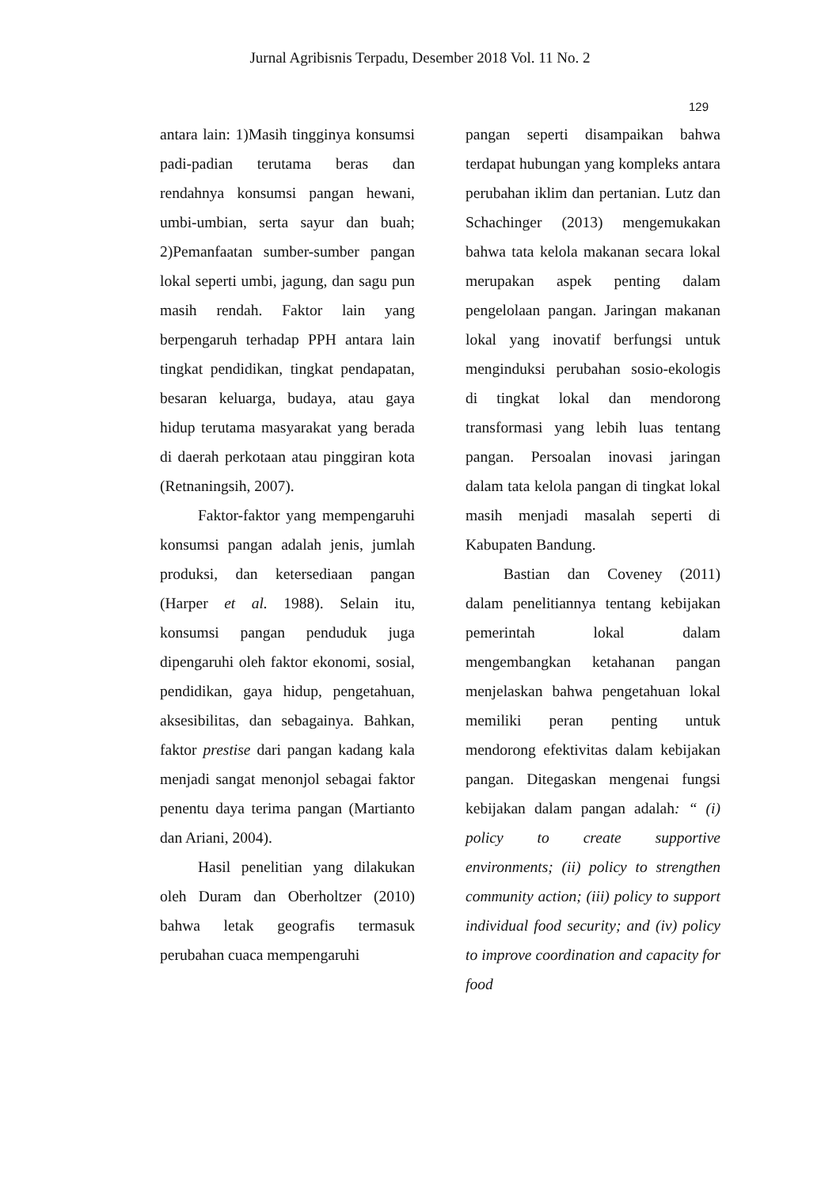Jurnal Agribisnis Terpadu, Desember 2018 Vol. 11 No. 2
129
antara lain: 1)Masih tingginya konsumsi padi-padian terutama beras dan rendahnya konsumsi pangan hewani, umbi-umbian, serta sayur dan buah; 2)Pemanfaatan sumber-sumber pangan lokal seperti umbi, jagung, dan sagu pun masih rendah. Faktor lain yang berpengaruh terhadap PPH antara lain tingkat pendidikan, tingkat pendapatan, besaran keluarga, budaya, atau gaya hidup terutama masyarakat yang berada di daerah perkotaan atau pinggiran kota (Retnaningsih, 2007).
Faktor-faktor yang mempengaruhi konsumsi pangan adalah jenis, jumlah produksi, dan ketersediaan pangan (Harper et al. 1988). Selain itu, konsumsi pangan penduduk juga dipengaruhi oleh faktor ekonomi, sosial, pendidikan, gaya hidup, pengetahuan, aksesibilitas, dan sebagainya. Bahkan, faktor prestise dari pangan kadang kala menjadi sangat menonjol sebagai faktor penentu daya terima pangan (Martianto dan Ariani, 2004).
Hasil penelitian yang dilakukan oleh Duram dan Oberholtzer (2010) bahwa letak geografis termasuk perubahan cuaca mempengaruhi
pangan seperti disampaikan bahwa terdapat hubungan yang kompleks antara perubahan iklim dan pertanian. Lutz dan Schachinger (2013) mengemukakan bahwa tata kelola makanan secara lokal merupakan aspek penting dalam pengelolaan pangan. Jaringan makanan lokal yang inovatif berfungsi untuk menginduksi perubahan sosio-ekologis di tingkat lokal dan mendorong transformasi yang lebih luas tentang pangan. Persoalan inovasi jaringan dalam tata kelola pangan di tingkat lokal masih menjadi masalah seperti di Kabupaten Bandung.
Bastian dan Coveney (2011) dalam penelitiannya tentang kebijakan pemerintah lokal dalam mengembangkan ketahanan pangan menjelaskan bahwa pengetahuan lokal memiliki peran penting untuk mendorong efektivitas dalam kebijakan pangan. Ditegaskan mengenai fungsi kebijakan dalam pangan adalah: “ (i) policy to create supportive environments; (ii) policy to strengthen community action; (iii) policy to support individual food security; and (iv) policy to improve coordination and capacity for food